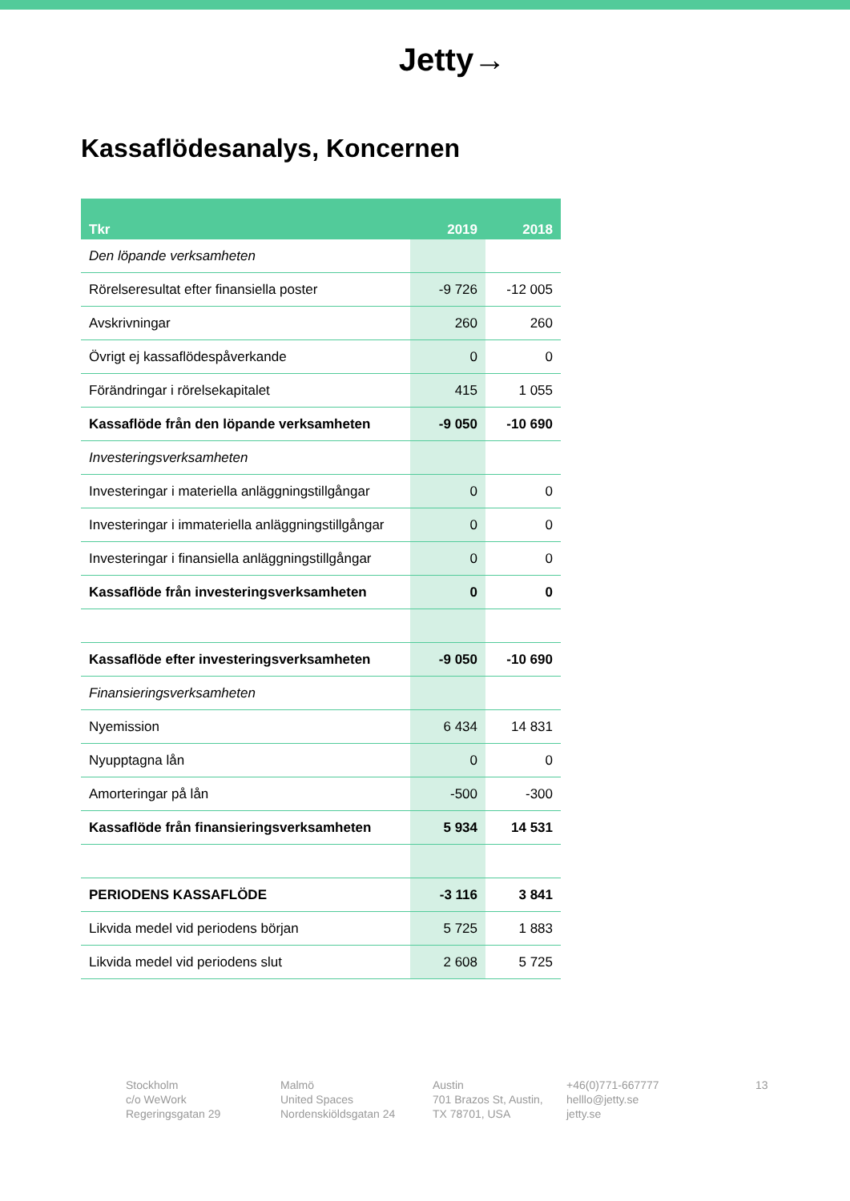Jetty→
Kassaflödesanalys, Koncernen
| Tkr | 2019 | 2018 |
| --- | --- | --- |
| Den löpande verksamheten | | |
| Rörelseresultat efter finansiella poster | -9 726 | -12 005 |
| Avskrivningar | 260 | 260 |
| Övrigt ej kassaflödespåverkande | 0 | 0 |
| Förändringar i rörelsekapitalet | 415 | 1 055 |
| Kassaflöde från den löpande verksamheten | -9 050 | -10 690 |
| Investeringsverksamheten | | |
| Investeringar i materiella anläggningstillgångar | 0 | 0 |
| Investeringar i immateriella anläggningstillgångar | 0 | 0 |
| Investeringar i finansiella anläggningstillgångar | 0 | 0 |
| Kassaflöde från investeringsverksamheten | 0 | 0 |
| Kassaflöde efter investeringsverksamheten | -9 050 | -10 690 |
| Finansieringsverksamheten | | |
| Nyemission | 6 434 | 14 831 |
| Nyupptagna lån | 0 | 0 |
| Amorteringar på lån | -500 | -300 |
| Kassaflöde från finansieringsverksamheten | 5 934 | 14 531 |
| PERIODENS KASSAFLÖDE | -3 116 | 3 841 |
| Likvida medel vid periodens början | 5 725 | 1 883 |
| Likvida medel vid periodens slut | 2 608 | 5 725 |
Stockholm
c/o WeWork
Regeringsgatan 29
Malmö
United Spaces
Nordenskiöldsgatan 24
Austin
701 Brazos St, Austin,
TX 78701, USA
+46(0)771-667777
helllo@jetty.se
jetty.se
13